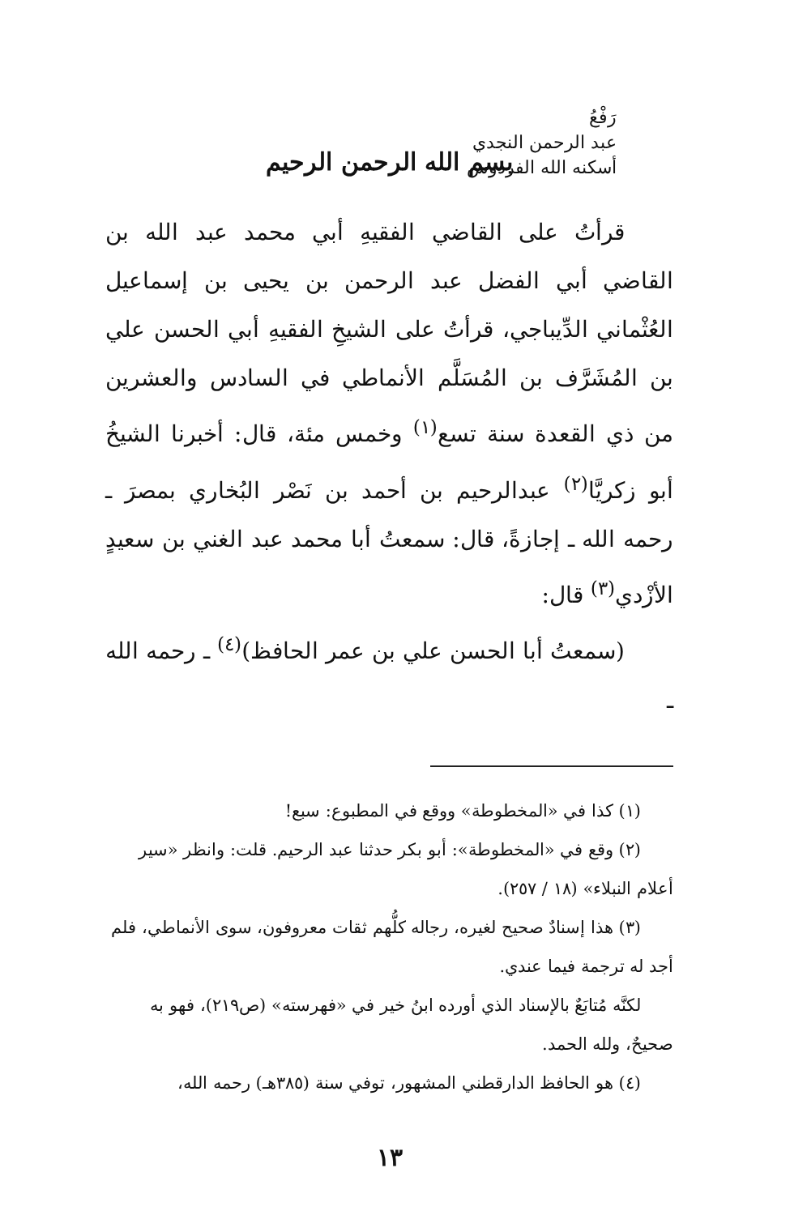رَفْعُ
عبد الرحمن النجدي
أسكنه الله الفردوس
بسم الله الرحمن الرحيم
قرأتُ على القاضي الفقيهِ أبي محمد عبد الله بن القاضي أبي الفضل عبد الرحمن بن يحيى بن إسماعيل العُثْماني الدِّيباجي، قرأتُ على الشيخِ الفقيهِ أبي الحسن علي بن المُشَرَّف بن المُسَلَّم الأنماطي في السادس والعشرين من ذي القعدة سنة تسع<sup>(١)</sup> وخمس مئة، قال: أخبرنا الشيخُ أبو زكريَّا<sup>(٢)</sup> عبدالرحيم بن أحمد بن نَصْر البُخاري بمصرَ ـ رحمه الله ـ إجازةً، قال: سمعتُ أبا محمد عبد الغني بن سعيدٍ الأزْدي<sup>(٣)</sup> قال:
(سمعتُ أبا الحسن علي بن عمر الحافظ)<sup>(٤)</sup> ـ رحمه الله ـ
(١) كذا في «المخطوطة» ووقع في المطبوع: سبع!
(٢) وقع في «المخطوطة»: أبو بكر حدثنا عبد الرحيم. قلت: وانظر «سير أعلام النبلاء» (١٨ / ٢٥٧).
(٣) هذا إسنادٌ صحيح لغيره، رجاله كلُّهم ثقات معروفون، سوى الأنماطي، فلم أجد له ترجمة فيما عندي.
لكنَّه مُتابَعٌ بالإسناد الذي أورده ابنُ خير في «فهرسته» (ص٢١٩)، فهو به صحيحٌ، ولله الحمد.
(٤) هو الحافظ الدارقطني المشهور، توفي سنة (٣٨٥هـ) رحمه الله،
١٣